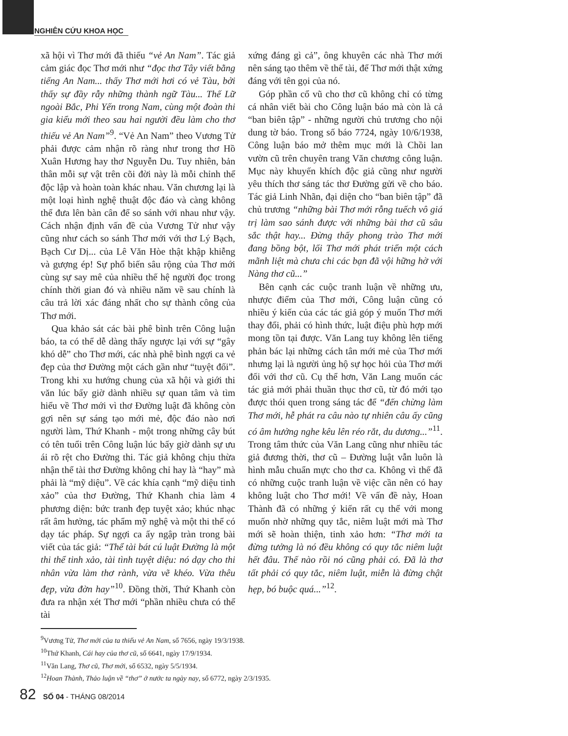NGHIÊN CỨU KHOA HỌC
xã hội vì Thơ mới đã thiếu “vẻ An Nam”. Tác giả cảm giác đọc Thơ mới như “đọc thơ Tây viết bằng tiếng An Nam... thấy Thơ mới hơi có vẻ Tàu, bởi thấy sự đầy rẫy những thành ngữ Tàu... Thế Lữ ngoài Bắc, Phi Yến trong Nam, cùng một đoàn thi gia kiểu mới theo sau hai người đều làm cho thơ thiếu vẻ An Nam”<sup>9</sup>. “Vẻ An Nam” theo Vương Tử phải được cảm nhận rõ ràng như trong thơ Hồ Xuân Hương hay thơ Nguyễn Du. Tuy nhiên, bản thân mỗi sự vật trên cõi đời này là mỗi chỉnh thể độc lập và hoàn toàn khác nhau. Văn chương lại là một loại hình nghệ thuật độc đáo và càng không thể đưa lên bàn cân để so sánh với nhau như vậy. Cách nhận định vấn đề của Vương Tử như vậy cũng như cách so sánh Thơ mới với thơ Lý Bạch, Bạch Cư Dị... của Lê Văn Hòe thật khập khiễng và gượng ép! Sự phổ biến sâu rộng của Thơ mới cùng sự say mê của nhiều thế hệ người đọc trong chính thời gian đó và nhiều năm về sau chính là câu trả lời xác đáng nhất cho sự thành công của Thơ mới.
Qua khảo sát các bài phê bình trên Công luận báo, ta có thể dễ dàng thấy ngược lại với sự “gây khó dễ” cho Thơ mới, các nhà phê bình ngợi ca vẻ đẹp của thơ Đường một cách gần như “tuyệt đối”. Trong khi xu hướng chung của xã hội và giới thi văn lúc bấy giờ dành nhiều sự quan tâm và tìm hiểu về Thơ mới vì thơ Đường luật đã không còn gợi nên sự sáng tạo mới mẻ, độc đáo nào nơi người làm, Thứ Khanh - một trong những cây bút có tên tuổi trên Công luận lúc bấy giờ dành sự ưu ái rõ rệt cho Đường thi. Tác giả không chịu thừa nhận thể tài thơ Đường không chỉ hay là “hay” mà phải là “mỹ diệu”. Về các khía cạnh “mỹ diệu tinh xảo” của thơ Đường, Thứ Khanh chia làm 4 phương diện: bức tranh đẹp tuyệt xảo; khúc nhạc rất âm hưởng, tác phẩm mỹ nghệ và một thi thể có dạy tác pháp. Sự ngợi ca ấy ngập tràn trong bài viết của tác giả: “Thể tài bát cú luật Đường là một thi thể tinh xảo, tài tình tuyệt diệu: nó dạy cho thi nhân vừa làm thơ rành, vừa vẽ khéo. Vừa thêu đẹp, vừa đờn hay”<sup>10</sup>. Đồng thời, Thứ Khanh còn đưa ra nhận xét Thơ mới “phần nhiều chưa có thể tài
xứng đáng gì cả”, ông khuyên các nhà Thơ mới nên sáng tạo thêm về thể tài, để Thơ mới thật xứng đáng với tên gọi của nó.
Góp phần cổ vũ cho thơ cũ không chỉ có từng cá nhân viết bài cho Công luận báo mà còn là cả “ban biên tập” - những người chủ trương cho nội dung tờ báo. Trong số báo 7724, ngày 10/6/1938, Công luận báo mở thêm mục mới là Chồi lan vườn cũ trên chuyên trang Văn chương công luận. Mục này khuyến khích độc giả cũng như người yêu thích thơ sáng tác thơ Đường gửi về cho báo. Tác giả Linh Nhãn, đại diện cho “ban biên tập” đã chủ trương “những bài Thơ mới rỗng tuếch vô giá trị làm sao sánh được với những bài thơ cũ sâu sắc thật hay... Đừng thấy phong trào Thơ mới đang bồng bột, lối Thơ mới phát triển một cách mãnh liệt mà chưa chi các bạn đã vội hững hờ với Nàng thơ cũ...”
Bên cạnh các cuộc tranh luận về những ưu, nhược điểm của Thơ mới, Công luận cũng có nhiều ý kiến của các tác giả góp ý muốn Thơ mới thay đổi, phải có hình thức, luật điệu phù hợp mới mong tồn tại được. Văn Lang tuy không lên tiếng phản bác lại những cách tân mới mẻ của Thơ mới nhưng lại là người ủng hộ sự học hỏi của Thơ mới đối với thơ cũ. Cụ thể hơn, Văn Lang muốn các tác giả mới phải thuần thục thơ cũ, từ đó mới tạo được thói quen trong sáng tác để “đến chừng làm Thơ mới, hễ phát ra câu nào tự nhiên câu ấy cũng có âm hưởng nghe kêu lên réo rắt, du dương...”<sup>11</sup>. Trong tâm thức của Văn Lang cũng như nhiều tác giả đương thời, thơ cũ – Đường luật vẫn luôn là hình mẫu chuẩn mực cho thơ ca. Không vì thế đã có những cuộc tranh luận về việc cần nên có hay không luật cho Thơ mới! Về vấn đề này, Hoan Thành đã có những ý kiến rất cụ thể với mong muốn nhờ những quy tắc, niêm luật mới mà Thơ mới sẽ hoàn thiện, tinh xảo hơn: “Thơ mới ta đừng tưởng là nó đều không có quy tắc niêm luật hết đâu. Thế nào rồi nó cũng phải có. Đã là thơ tất phải có quy tắc, niêm luật, miễn là đừng chật hẹp, bó buộc quá...”<sup>12</sup>.
<sup>9</sup> Vương Tử, Thơ mới của ta thiếu vẻ An Nam, số 7656, ngày 19/3/1938.
<sup>10</sup> Thứ Khanh, Cái hay của thơ cũ, số 6641, ngày 17/9/1934.
<sup>11</sup> Văn Lang, Thơ cũ, Thơ mới, số 6532, ngày 5/5/1934.
<sup>12</sup> Hoan Thành, Thảo luận về “thơ” ở nước ta ngày nay, số 6772, ngày 2/3/1935.
82 SỐ 04 - THÁNG 08/2014